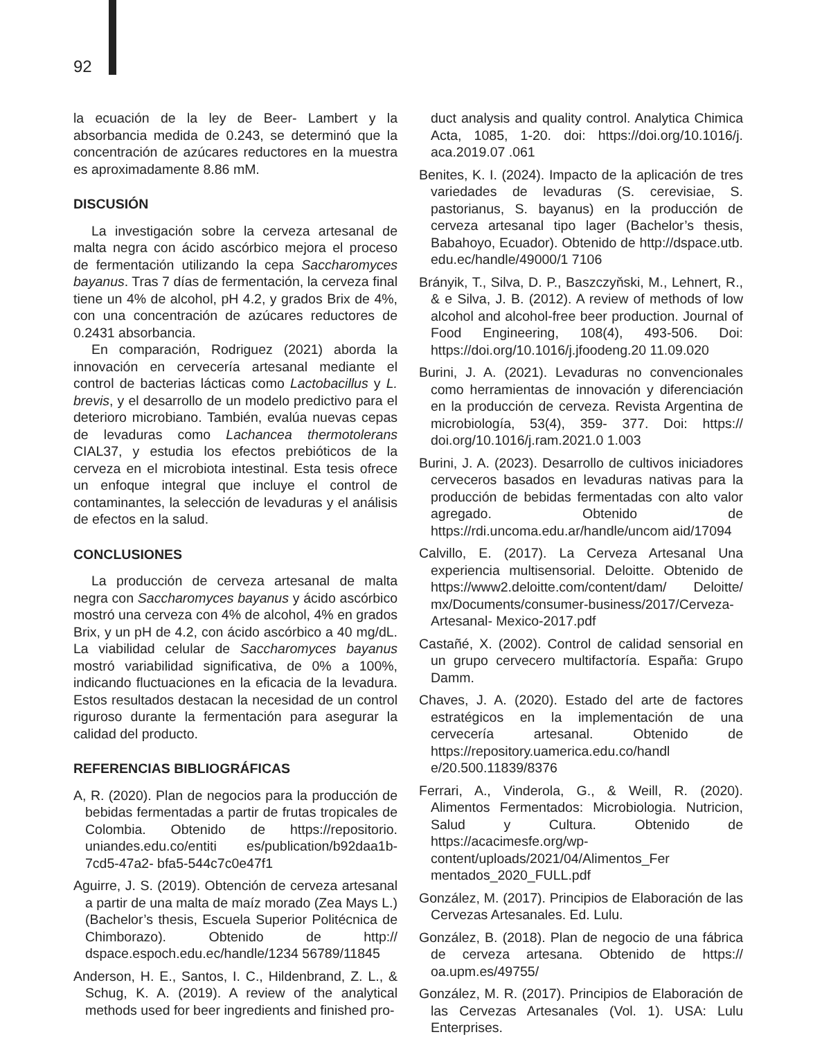92
la ecuación de la ley de Beer- Lambert y la absorbancia medida de 0.243, se determinó que la concentración de azúcares reductores en la muestra es aproximadamente 8.86 mM.
DISCUSIÓN
La investigación sobre la cerveza artesanal de malta negra con ácido ascórbico mejora el proceso de fermentación utilizando la cepa Saccharomyces bayanus. Tras 7 días de fermentación, la cerveza final tiene un 4% de alcohol, pH 4.2, y grados Brix de 4%, con una concentración de azúcares reductores de 0.2431 absorbancia.
En comparación, Rodriguez (2021) aborda la innovación en cervecería artesanal mediante el control de bacterias lácticas como Lactobacillus y L. brevis, y el desarrollo de un modelo predictivo para el deterioro microbiano. También, evalúa nuevas cepas de levaduras como Lachancea thermotolerans CIAL37, y estudia los efectos prebióticos de la cerveza en el microbiota intestinal. Esta tesis ofrece un enfoque integral que incluye el control de contaminantes, la selección de levaduras y el análisis de efectos en la salud.
CONCLUSIONES
La producción de cerveza artesanal de malta negra con Saccharomyces bayanus y ácido ascórbico mostró una cerveza con 4% de alcohol, 4% en grados Brix, y un pH de 4.2, con ácido ascórbico a 40 mg/dL. La viabilidad celular de Saccharomyces bayanus mostró variabilidad significativa, de 0% a 100%, indicando fluctuaciones en la eficacia de la levadura. Estos resultados destacan la necesidad de un control riguroso durante la fermentación para asegurar la calidad del producto.
REFERENCIAS BIBLIOGRÁFICAS
A, R. (2020). Plan de negocios para la producción de bebidas fermentadas a partir de frutas tropicales de Colombia. Obtenido de https://repositorio. uniandes.edu.co/entiti es/publication/b92daa1b-7cd5-47a2- bfa5-544c7c0e47f1
Aguirre, J. S. (2019). Obtención de cerveza artesanal a partir de una malta de maíz morado (Zea Mays L.) (Bachelor’s thesis, Escuela Superior Politécnica de Chimborazo). Obtenido de http:// dspace.espoch.edu.ec/handle/1234 56789/11845
Anderson, H. E., Santos, I. C., Hildenbrand, Z. L., & Schug, K. A. (2019). A review of the analytical methods used for beer ingredients and finished pro-
duct analysis and quality control. Analytica Chimica Acta, 1085, 1-20. doi: https://doi.org/10.1016/j. aca.2019.07 .061
Benites, K. I. (2024). Impacto de la aplicación de tres variedades de levaduras (S. cerevisiae, S. pastorianus, S. bayanus) en la producción de cerveza artesanal tipo lager (Bachelor’s thesis, Babahoyo, Ecuador). Obtenido de http://dspace.utb. edu.ec/handle/49000/1 7106
Brányik, T., Silva, D. P., Baszczyňski, M., Lehnert, R., & e Silva, J. B. (2012). A review of methods of low alcohol and alcohol-free beer production. Journal of Food Engineering, 108(4), 493-506. Doi: https://doi.org/10.1016/j.jfoodeng.20 11.09.020
Burini, J. A. (2021). Levaduras no convencionales como herramientas de innovación y diferenciación en la producción de cerveza. Revista Argentina de microbiología, 53(4), 359- 377. Doi: https:// doi.org/10.1016/j.ram.2021.0 1.003
Burini, J. A. (2023). Desarrollo de cultivos iniciadores cerveceros basados en levaduras nativas para la producción de bebidas fermentadas con alto valor agregado. Obtenido de https://rdi.uncoma.edu.ar/handle/uncom aid/17094
Calvillo, E. (2017). La Cerveza Artesanal Una experiencia multisensorial. Deloitte. Obtenido de https://www2.deloitte.com/content/dam/ Deloitte/ mx/Documents/consumer-business/2017/Cerveza-Artesanal- Mexico-2017.pdf
Castañé, X. (2002). Control de calidad sensorial en un grupo cervecero multifactoría. España: Grupo Damm.
Chaves, J. A. (2020). Estado del arte de factores estratégicos en la implementación de una cervecería artesanal. Obtenido de https://repository.uamerica.edu.co/handl e/20.500.11839/8376
Ferrari, A., Vinderola, G., & Weill, R. (2020). Alimentos Fermentados: Microbiologia. Nutricion, Salud y Cultura. Obtenido de https://acacimesfe.org/wp-content/uploads/2021/04/Alimentos_Fer mentados_2020_FULL.pdf
González, M. (2017). Principios de Elaboración de las Cervezas Artesanales. Ed. Lulu.
González, B. (2018). Plan de negocio de una fábrica de cerveza artesana. Obtenido de https:// oa.upm.es/49755/
González, M. R. (2017). Principios de Elaboración de las Cervezas Artesanales (Vol. 1). USA: Lulu Enterprises.